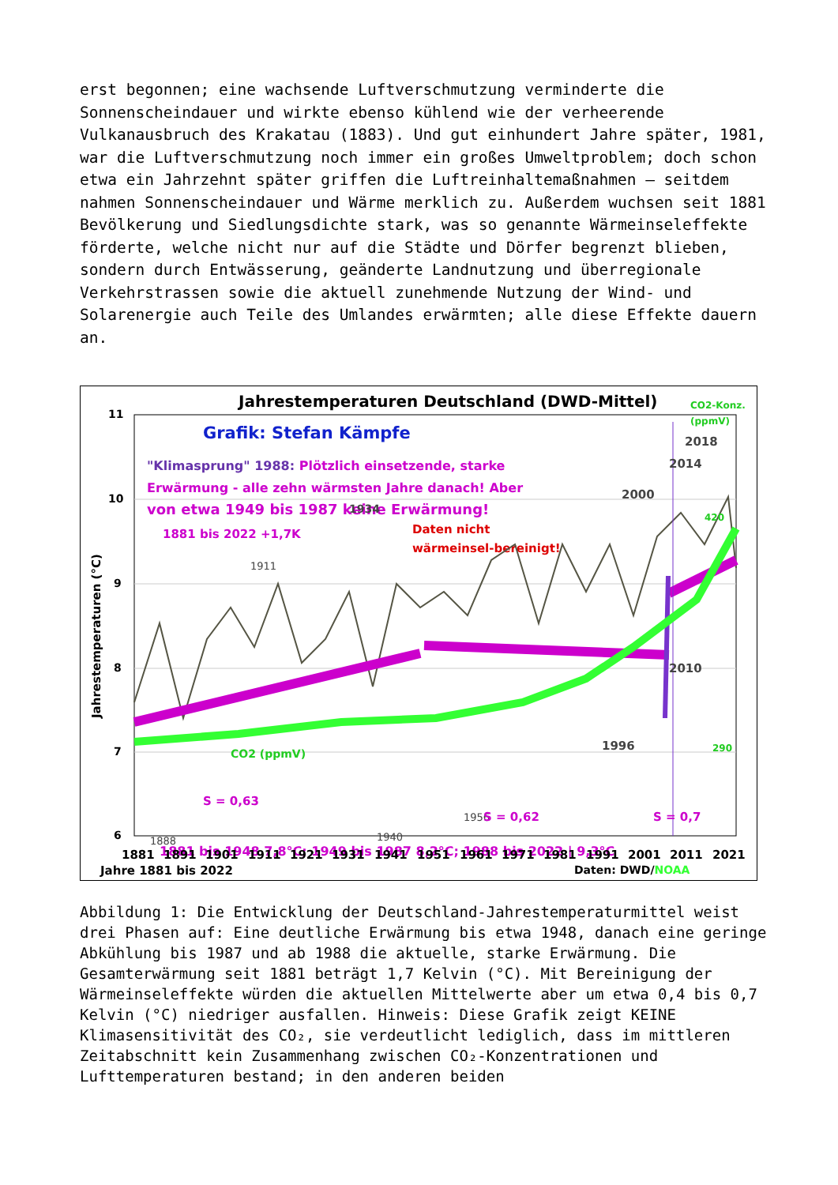erst begonnen; eine wachsende Luftverschmutzung verminderte die Sonnenscheindauer und wirkte ebenso kühlend wie der verheerende Vulkanausbruch des Krakatau (1883). Und gut einhundert Jahre später, 1981, war die Luftverschmutzung noch immer ein großes Umweltproblem; doch schon etwa ein Jahrzehnt später griffen die Luftreinhaltemaßnahmen – seitdem nahmen Sonnenscheindauer und Wärme merklich zu. Außerdem wuchsen seit 1881 Bevölkerung und Siedlungsdichte stark, was so genannte Wärmeinseleffekte förderte, welche nicht nur auf die Städte und Dörfer begrenzt blieben, sondern durch Entwässerung, geänderte Landnutzung und überregionale Verkehrstrassen sowie die aktuell zunehmende Nutzung der Wind- und Solarenergie auch Teile des Umlandes erwärmten; alle diese Effekte dauern an.
Jahrestemperaturen Deutschland (DWD-Mittel)
CO2-Konz.
(ppmV)
11
10
9
8
7
6
Jahrestemperaturen (°C)
Grafik: Stefan Kämpfe
"Klimasprung" 1988: Plötzlich einsetzende, starke
Erwärmung - alle zehn wärmsten Jahre danach! Aber
von etwa 1949 bis 1987 keine Erwärmung!
1881 bis 2022 +1,7K
Daten nicht
wärmeinsel-bereinigt!
CO2 (ppmV)
420
290
1911
1934
1888
1940
1956
2018
2014
2000
2010
1996
S = 0,63
S = 0,62
S = 0,7
1881 bis 1948 7,8°C; 1949 bis 1987 8,2°C; 1988 bis 2022 | 9,3°C
1881 1891 1901 1911 1921 1931 1941 1951 1961 1971 1981 1991 2001 2011 2021
Jahre 1881 bis 2022
Daten: DWD/NOAA
Abbildung 1: Die Entwicklung der Deutschland-Jahrestemperaturmittel weist drei Phasen auf: Eine deutliche Erwärmung bis etwa 1948, danach eine geringe Abkühlung bis 1987 und ab 1988 die aktuelle, starke Erwärmung. Die Gesamterwärmung seit 1881 beträgt 1,7 Kelvin (°C). Mit Bereinigung der Wärmeinseleffekte würden die aktuellen Mittelwerte aber um etwa 0,4 bis 0,7 Kelvin (°C) niedriger ausfallen. Hinweis: Diese Grafik zeigt KEINE Klimasensitivität des CO₂, sie verdeutlicht lediglich, dass im mittleren Zeitabschnitt kein Zusammenhang zwischen CO₂-Konzentrationen und Lufttemperaturen bestand; in den anderen beiden